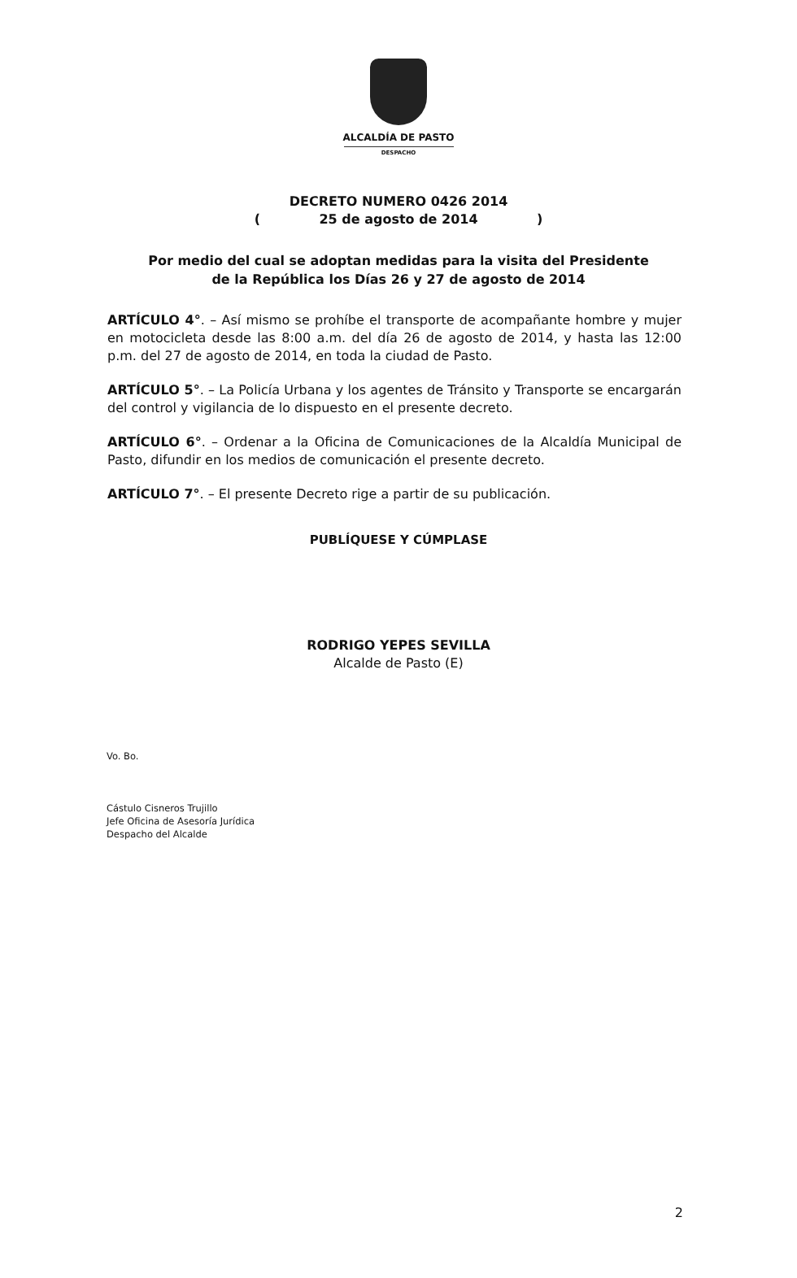ALCALDÍA DE PASTO
DESPACHO
DECRETO NUMERO 0426 2014
( 25 de agosto de 2014 )
Por medio del cual se adoptan medidas para la visita del Presidente de la República los Días 26 y 27 de agosto de 2014
ARTÍCULO 4°. – Así mismo se prohíbe el transporte de acompañante hombre y mujer en motocicleta desde las 8:00 a.m. del día 26 de agosto de 2014, y hasta las 12:00 p.m. del 27 de agosto de 2014, en toda la ciudad de Pasto.
ARTÍCULO 5°. – La Policía Urbana y los agentes de Tránsito y Transporte se encargarán del control y vigilancia de lo dispuesto en el presente decreto.
ARTÍCULO 6°. – Ordenar a la Oficina de Comunicaciones de la Alcaldía Municipal de Pasto, difundir en los medios de comunicación el presente decreto.
ARTÍCULO 7°. – El presente Decreto rige a partir de su publicación.
PUBLÍQUESE Y CÚMPLASE
RODRIGO YEPES SEVILLA
Alcalde de Pasto (E)
Vo. Bo.
Cástulo Cisneros Trujillo
Jefe Oficina de Asesoría Jurídica
Despacho del Alcalde
2